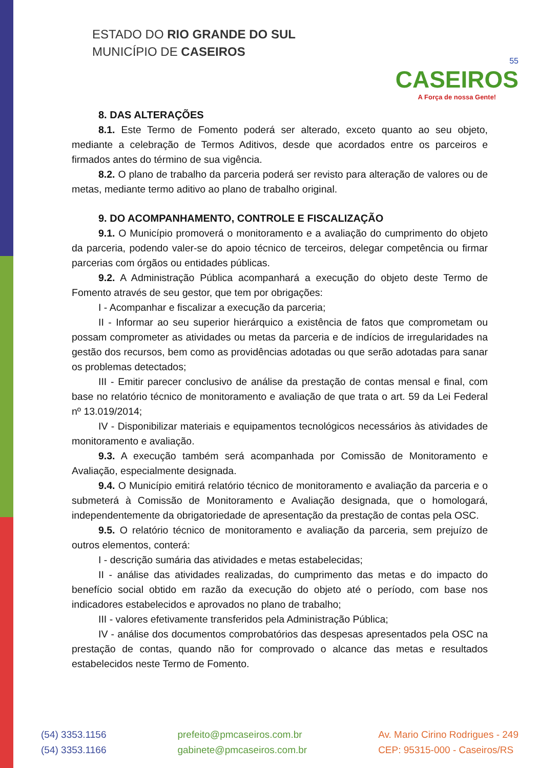ESTADO DO RIO GRANDE DO SUL
MUNICÍPIO DE CASEIROS
55
CASEIROS
A Força de nossa Gente!
8. DAS ALTERAÇÕES
8.1. Este Termo de Fomento poderá ser alterado, exceto quanto ao seu objeto, mediante a celebração de Termos Aditivos, desde que acordados entre os parceiros e firmados antes do término de sua vigência.
8.2. O plano de trabalho da parceria poderá ser revisto para alteração de valores ou de metas, mediante termo aditivo ao plano de trabalho original.
9. DO ACOMPANHAMENTO, CONTROLE E FISCALIZAÇÃO
9.1. O Município promoverá o monitoramento e a avaliação do cumprimento do objeto da parceria, podendo valer-se do apoio técnico de terceiros, delegar competência ou firmar parcerias com órgãos ou entidades públicas.
9.2. A Administração Pública acompanhará a execução do objeto deste Termo de Fomento através de seu gestor, que tem por obrigações:
I - Acompanhar e fiscalizar a execução da parceria;
II - Informar ao seu superior hierárquico a existência de fatos que comprometam ou possam comprometer as atividades ou metas da parceria e de indícios de irregularidades na gestão dos recursos, bem como as providências adotadas ou que serão adotadas para sanar os problemas detectados;
III - Emitir parecer conclusivo de análise da prestação de contas mensal e final, com base no relatório técnico de monitoramento e avaliação de que trata o art. 59 da Lei Federal nº 13.019/2014;
IV - Disponibilizar materiais e equipamentos tecnológicos necessários às atividades de monitoramento e avaliação.
9.3. A execução também será acompanhada por Comissão de Monitoramento e Avaliação, especialmente designada.
9.4. O Município emitirá relatório técnico de monitoramento e avaliação da parceria e o submeterá à Comissão de Monitoramento e Avaliação designada, que o homologará, independentemente da obrigatoriedade de apresentação da prestação de contas pela OSC.
9.5. O relatório técnico de monitoramento e avaliação da parceria, sem prejuízo de outros elementos, conterá:
I - descrição sumária das atividades e metas estabelecidas;
II - análise das atividades realizadas, do cumprimento das metas e do impacto do benefício social obtido em razão da execução do objeto até o período, com base nos indicadores estabelecidos e aprovados no plano de trabalho;
III - valores efetivamente transferidos pela Administração Pública;
IV - análise dos documentos comprobatórios das despesas apresentados pela OSC na prestação de contas, quando não for comprovado o alcance das metas e resultados estabelecidos neste Termo de Fomento.
(54) 3353.1156
(54) 3353.1166
prefeito@pmcaseiros.com.br
gabinete@pmcaseiros.com.br
Av. Mario Cirino Rodrigues - 249
CEP: 95315-000 - Caseiros/RS